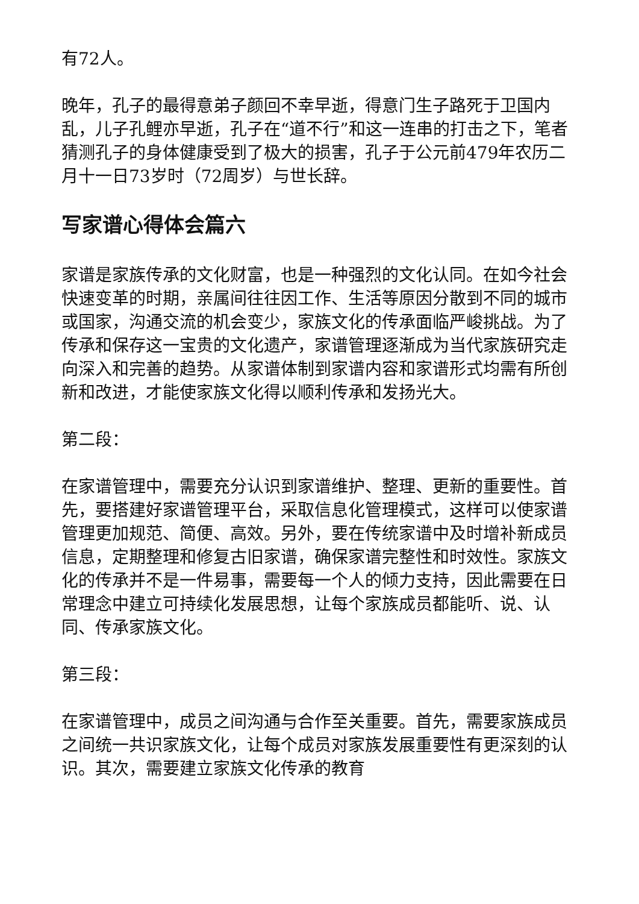有72人。
晚年，孔子的最得意弟子颜回不幸早逝，得意门生子路死于卫国内乱，儿子孔鲤亦早逝，孔子在“道不行”和这一连串的打击之下，笔者猜测孔子的身体健康受到了极大的损害，孔子于公元前479年农历二月十一日73岁时（72周岁）与世长辞。
写家谱心得体会篇六
家谱是家族传承的文化财富，也是一种强烈的文化认同。在如今社会快速变革的时期，亲属间往往因工作、生活等原因分散到不同的城市或国家，沟通交流的机会变少，家族文化的传承面临严峻挑战。为了传承和保存这一宝贵的文化遗产，家谱管理逐渐成为当代家族研究走向深入和完善的趋势。从家谱体制到家谱内容和家谱形式均需有所创新和改进，才能使家族文化得以顺利传承和发扬光大。
第二段：
在家谱管理中，需要充分认识到家谱维护、整理、更新的重要性。首先，要搭建好家谱管理平台，采取信息化管理模式，这样可以使家谱管理更加规范、简便、高效。另外，要在传统家谱中及时增补新成员信息，定期整理和修复古旧家谱，确保家谱完整性和时效性。家族文化的传承并不是一件易事，需要每一个人的倾力支持，因此需要在日常理念中建立可持续化发展思想，让每个家族成员都能听、说、认同、传承家族文化。
第三段：
在家谱管理中，成员之间沟通与合作至关重要。首先，需要家族成员之间统一共识家族文化，让每个成员对家族发展重要性有更深刻的认识。其次，需要建立家族文化传承的教育